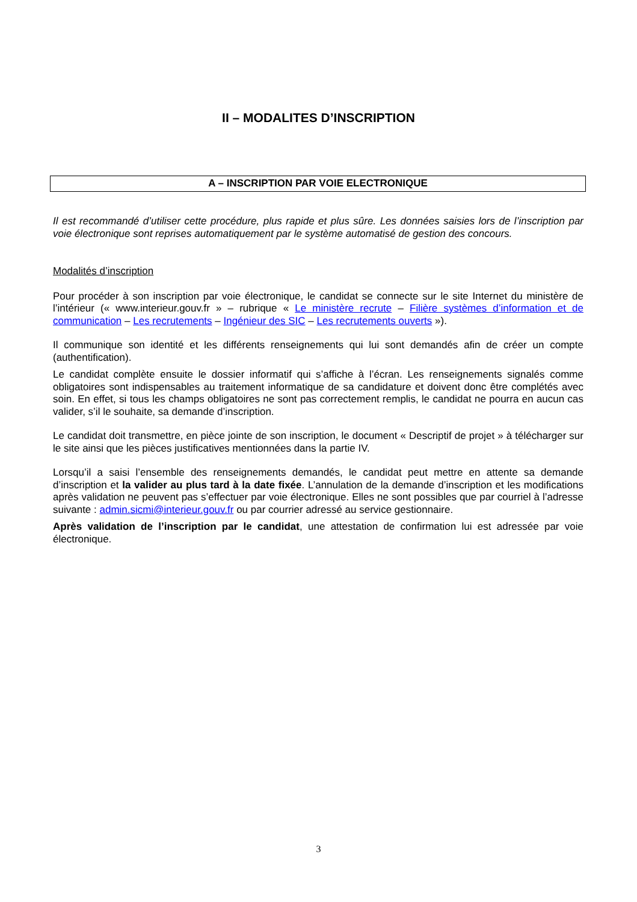II – MODALITES D’INSCRIPTION
A – INSCRIPTION PAR VOIE ELECTRONIQUE
Il est recommandé d’utiliser cette procédure, plus rapide et plus sûre. Les données saisies lors de l’inscription par voie électronique sont reprises automatiquement par le système automatisé de gestion des concours.
Modalités d’inscription
Pour procéder à son inscription par voie électronique, le candidat se connecte sur le site Internet du ministère de l’intérieur (« www.interieur.gouv.fr » – rubrique « Le ministère recrute – Filière systèmes d’information et de communication – Les recrutements – Ingénieur des SIC – Les recrutements ouverts »).
Il communique son identité et les différents renseignements qui lui sont demandés afin de créer un compte (authentification).
Le candidat complète ensuite le dossier informatif qui s’affiche à l’écran. Les renseignements signalés comme obligatoires sont indispensables au traitement informatique de sa candidature et doivent donc être complétés avec soin. En effet, si tous les champs obligatoires ne sont pas correctement remplis, le candidat ne pourra en aucun cas valider, s’il le souhaite, sa demande d’inscription.
Le candidat doit transmettre, en pièce jointe de son inscription, le document « Descriptif de projet » à télécharger sur le site ainsi que les pièces justificatives mentionnées dans la partie IV.
Lorsqu’il a saisi l’ensemble des renseignements demandés, le candidat peut mettre en attente sa demande d’inscription et la valider au plus tard à la date fixée. L’annulation de la demande d’inscription et les modifications après validation ne peuvent pas s’effectuer par voie électronique. Elles ne sont possibles que par courriel à l’adresse suivante : admin.sicmi@interieur.gouv.fr ou par courrier adressé au service gestionnaire.
Après validation de l’inscription par le candidat, une attestation de confirmation lui est adressée par voie électronique.
3